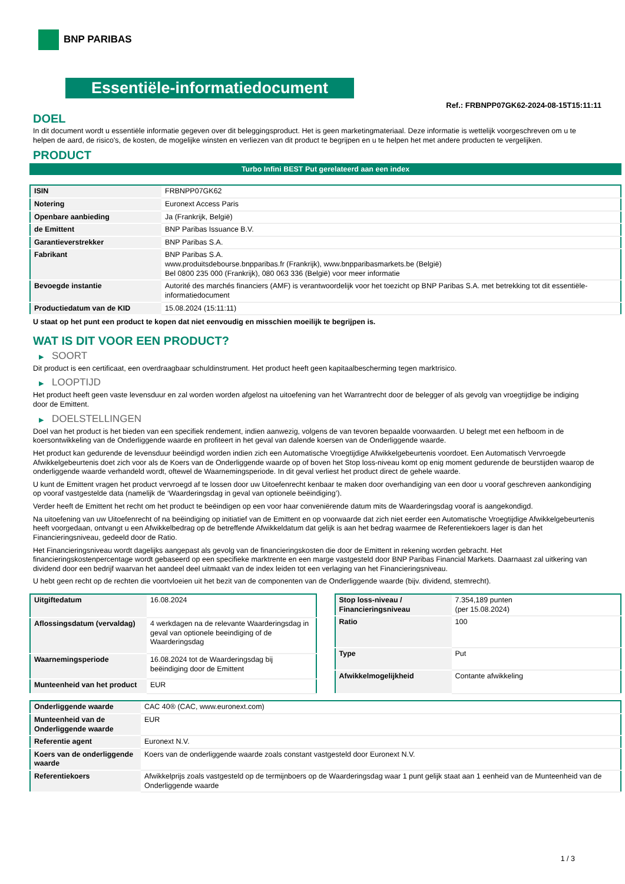BNP PARIBAS
Essentiële-informatiedocument
Ref.: FRBNPP07GK62-2024-08-15T15:11:11
DOEL
In dit document wordt u essentiële informatie gegeven over dit beleggingsproduct. Het is geen marketingmateriaal. Deze informatie is wettelijk voorgeschreven om u te helpen de aard, de risico's, de kosten, de mogelijke winsten en verliezen van dit product te begrijpen en u te helpen het met andere producten te vergelijken.
PRODUCT
Turbo Infini BEST Put gerelateerd aan een index
| ISIN | FRBNPP07GK62 |
| Notering | Euronext Access Paris |
| Openbare aanbieding | Ja (Frankrijk, België) |
| de Emittent | BNP Paribas Issuance B.V. |
| Garantieverstrekker | BNP Paribas S.A. |
| Fabrikant | BNP Paribas S.A. www.produitsdebourse.bnpparibas.fr (Frankrijk), www.bnpparibasmarkets.be (België) Bel 0800 235 000 (Frankrijk), 080 063 336 (België) voor meer informatie |
| Bevoegde instantie | Autorité des marchés financiers (AMF) is verantwoordelijk voor het toezicht op BNP Paribas S.A. met betrekking tot dit essentiële-informatiedocument |
| Productiedatum van de KID | 15.08.2024 (15:11:11) |
U staat op het punt een product te kopen dat niet eenvoudig en misschien moeilijk te begrijpen is.
WAT IS DIT VOOR EEN PRODUCT?
▶ SOORT
Dit product is een certificaat, een overdraagbaar schuldinstrument. Het product heeft geen kapitaalbescherming tegen marktrisico.
▶ LOOPTIJD
Het product heeft geen vaste levensduur en zal worden worden afgelost na uitoefening van het Warrantrecht door de belegger of als gevolg van vroegtijdige be indiging door de Emittent.
▶ DOELSTELLINGEN
Doel van het product is het bieden van een specifiek rendement, indien aanwezig, volgens de van tevoren bepaalde voorwaarden. U belegt met een hefboom in de koersontwikkeling van de Onderliggende waarde en profiteert in het geval van dalende koersen van de Onderliggende waarde.
Het product kan gedurende de levensduur beëindigd worden indien zich een Automatische Vroegtijdige Afwikkelgebeurtenis voordoet. Een Automatisch Vervroegde Afwikkelgebeurtenis doet zich voor als de Koers van de Onderliggende waarde op of boven het Stop loss-niveau komt op enig moment gedurende de beurstijden waarop de onderliggende waarde verhandeld wordt, oftewel de Waarnemingsperiode. In dit geval verliest het product direct de gehele waarde.
U kunt de Emittent vragen het product vervroegd af te lossen door uw Uitoefenrecht kenbaar te maken door overhandiging van een door u vooraf geschreven aankondiging op vooraf vastgestelde data (namelijk de ‘Waarderingsdag in geval van optionele beëindiging’).
Verder heeft de Emittent het recht om het product te beëindigen op een voor haar conveniërende datum mits de Waarderingsdag vooraf is aangekondigd.
Na uitoefening van uw Uitoefenrecht of na beëindiging op initiatief van de Emittent en op voorwaarde dat zich niet eerder een Automatische Vroegtijdige Afwikkelgebeurtenis heeft voorgedaan, ontvangt u een Afwikkelbedrag op de betreffende Afwikkeldatum dat gelijk is aan het bedrag waarmee de Referentiekoers lager is dan het Financieringsniveau, gedeeld door de Ratio.
Het Financieringsniveau wordt dagelijks aangepast als gevolg van de financieringskosten die door de Emittent in rekening worden gebracht. Het financieringskostenpercentage wordt gebaseerd op een specifieke marktrente en een marge vastgesteld door BNP Paribas Financial Markets. Daarnaast zal uitkering van dividend door een bedrijf waarvan het aandeel deel uitmaakt van de index leiden tot een verlaging van het Financieringsniveau.
U hebt geen recht op de rechten die voortvloeien uit het bezit van de componenten van de Onderliggende waarde (bijv. dividend, stemrecht).
| Uitgiftedatum | 16.08.2024 |
| Aflossingsdatum (vervaldag) | 4 werkdagen na de relevante Waarderingsdag in geval van optionele beeindiging of de Waarderingsdag |
| Waarnemingsperiode | 16.08.2024 tot de Waarderingsdag bij beëindiging door de Emittent |
| Munteenheid van het product | EUR |
| Stop loss-niveau / Financieringsniveau | 7.354,189 punten (per 15.08.2024) |
| Ratio | 100 |
| Type | Put |
| Afwikkelmogelijkheid | Contante afwikkeling |
| Onderliggende waarde | CAC 40® (CAC, www.euronext.com) |
| Munteenheid van de Onderliggende waarde | EUR |
| Referentie agent | Euronext N.V. |
| Koers van de onderliggende waarde | Koers van de onderliggende waarde zoals constant vastgesteld door Euronext N.V. |
| Referentiekoers | Afwikkelprijs zoals vastgesteld op de termijnboers op de Waarderingsdag waar 1 punt gelijk staat aan 1 eenheid van de Munteenheid van de Onderliggende waarde |
1 / 3